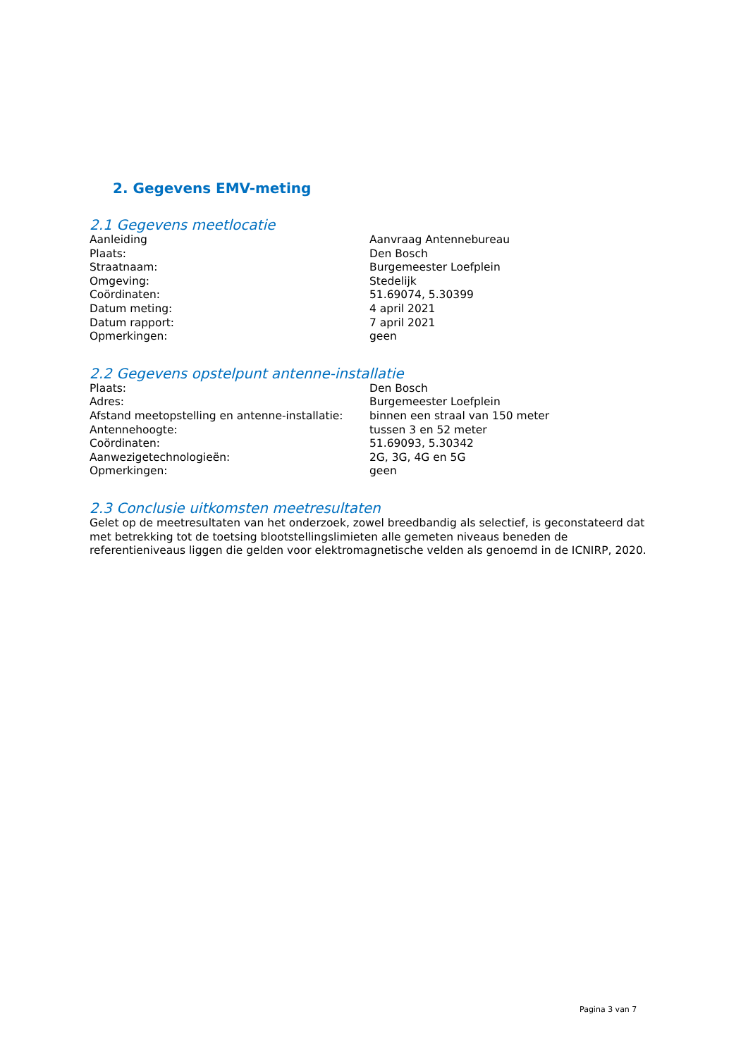2. Gegevens EMV-meting
2.1 Gegevens meetlocatie
| Aanleiding | Aanvraag Antennebureau |
| Plaats: | Den Bosch |
| Straatnaam: | Burgemeester Loefplein |
| Omgeving: | Stedelijk |
| Coördinaten: | 51.69074, 5.30399 |
| Datum meting: | 4 april 2021 |
| Datum rapport: | 7 april 2021 |
| Opmerkingen: | geen |
2.2 Gegevens opstelpunt antenne-installatie
| Plaats: | Den Bosch |
| Adres: | Burgemeester Loefplein |
| Afstand meetopstelling en antenne-installatie: | binnen een straal van 150 meter |
| Antennehoogte: | tussen 3 en 52 meter |
| Coördinaten: | 51.69093, 5.30342 |
| Aanwezigetechnologieën: | 2G, 3G, 4G en 5G |
| Opmerkingen: | geen |
2.3 Conclusie uitkomsten meetresultaten
Gelet op de meetresultaten van het onderzoek, zowel breedbandig als selectief, is geconstateerd dat met betrekking tot de toetsing blootstellingslimieten alle gemeten niveaus beneden de referentieniveaus liggen die gelden voor elektromagnetische velden als genoemd in de ICNIRP, 2020.
Pagina 3 van 7